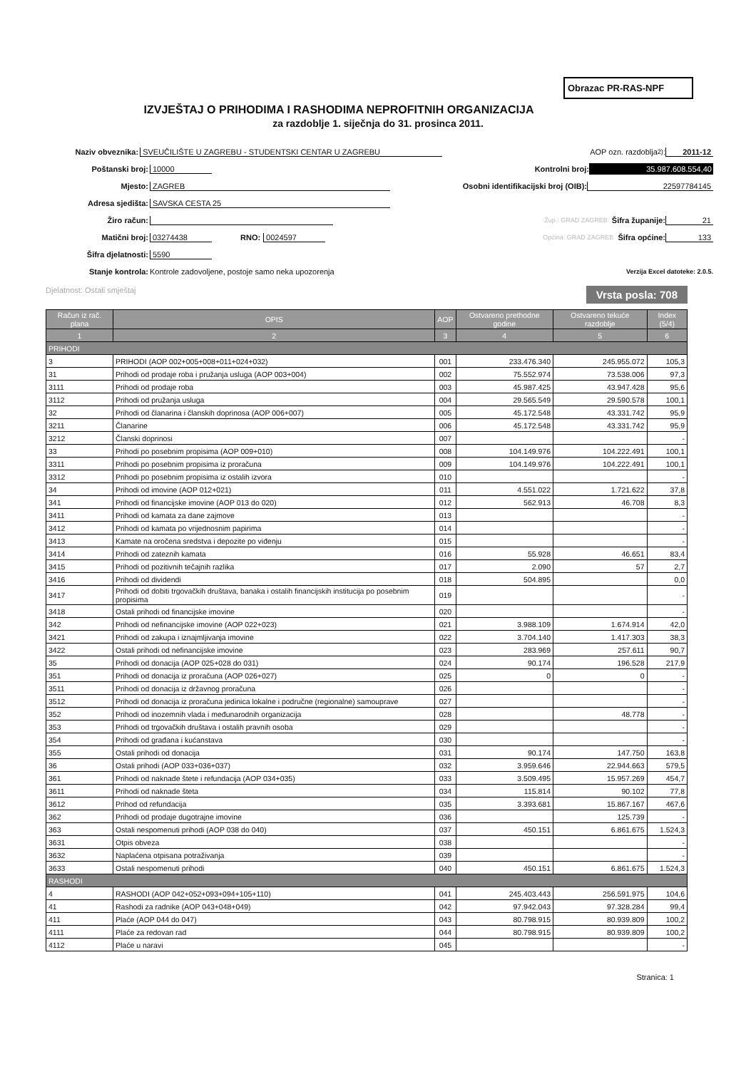Obrazac PR-RAS-NPF
IZVJEŠTAJ O PRIHODIMA I RASHODIMA NEPROFITNIH ORGANIZACIJA
za razdoblje 1. siječnja do 31. prosinca 2011.
Naziv obveznika: SVEUČILIŠTE U ZAGREBU - STUDENTSKI CENTAR U ZAGREBU
Poštanski broj: 10000
Mjesto: ZAGREB
Adresa sjedišta: SAVSKA CESTA 25
Žiro račun:
Matični broj: 03274438 RNO: 0024597
Šifra djelatnosti: 5590
Stanje kontrola: Kontrole zadovoljene, postoje samo neka upozorenja
AOP ozn. razdoblja<sup>2)</sup>: 2011-12
Kontrolni broj: 35.987.608.554,40
Osobni identifikacijski broj (OIB): 22597784145
Žup.: GRAD ZAGREB Šifra županije: 21
Općina: GRAD ZAGREB Šifra općine: 133
Verzija Excel datoteke: 2.0.5.
Djelatnost: Ostali smještaj Vrsta posla: 708
| Račun iz rač. plana | OPIS | AOP | Ostvareno prethodne godine | Ostvareno tekuće razdoblje | Index (5/4) |
| --- | --- | --- | --- | --- | --- |
| 1 | 2 | 3 | 4 | 5 | 6 |
| PRIHODI | | | | | |
| 3 | PRIHODI (AOP 002+005+008+011+024+032) | 001 | 233.476.340 | 245.955.072 | 105,3 |
| 31 | Prihodi od prodaje roba i pružanja usluga (AOP 003+004) | 002 | 75.552.974 | 73.538.006 | 97,3 |
| 3111 | Prihodi od prodaje roba | 003 | 45.987.425 | 43.947.428 | 95,6 |
| 3112 | Prihodi od pružanja usluga | 004 | 29.565.549 | 29.590.578 | 100,1 |
| 32 | Prihodi od članarina i članskih doprinosa (AOP 006+007) | 005 | 45.172.548 | 43.331.742 | 95,9 |
| 3211 | Članarine | 006 | 45.172.548 | 43.331.742 | 95,9 |
| 3212 | Članski doprinosi | 007 | | | - |
| 33 | Prihodi po posebnim propisima (AOP 009+010) | 008 | 104.149.976 | 104.222.491 | 100,1 |
| 3311 | Prihodi po posebnim propisima iz proračuna | 009 | 104.149.976 | 104.222.491 | 100,1 |
| 3312 | Prihodi po posebnim propisima iz ostalih izvora | 010 | | | - |
| 34 | Prihodi od imovine (AOP 012+021) | 011 | 4.551.022 | 1.721.622 | 37,8 |
| 341 | Prihodi od financijske imovine (AOP 013 do 020) | 012 | 562.913 | 46.708 | 8,3 |
| 3411 | Prihodi od kamata za dane zajmove | 013 | | | - |
| 3412 | Prihodi od kamata po vrijednosnim papirima | 014 | | | - |
| 3413 | Kamate na oročena sredstva i depozite po viđenju | 015 | | | - |
| 3414 | Prihodi od zateznih kamata | 016 | 55.928 | 46.651 | 83,4 |
| 3415 | Prihodi od pozitivnih tečajnih razlika | 017 | 2.090 | 57 | 2,7 |
| 3416 | Prihodi od dividendi | 018 | 504.895 | | 0,0 |
| 3417 | Prihodi od dobiti trgovačkih društava, banaka i ostalih financijskih institucija po posebnim propisima | 019 | | | - |
| 3418 | Ostali prihodi od financijske imovine | 020 | | | - |
| 342 | Prihodi od nefinancijske imovine (AOP 022+023) | 021 | 3.988.109 | 1.674.914 | 42,0 |
| 3421 | Prihodi od zakupa i iznajmljivanja imovine | 022 | 3.704.140 | 1.417.303 | 38,3 |
| 3422 | Ostali prihodi od nefinancijske imovine | 023 | 283.969 | 257.611 | 90,7 |
| 35 | Prihodi od donacija (AOP 025+028 do 031) | 024 | 90.174 | 196.528 | 217,9 |
| 351 | Prihodi od donacija iz proračuna (AOP 026+027) | 025 | 0 | 0 | - |
| 3511 | Prihodi od donacija iz državnog proračuna | 026 | | | - |
| 3512 | Prihodi od donacija iz proračuna jedinica lokalne i područne (regionalne) samouprave | 027 | | | - |
| 352 | Prihodi od inozemnih vlada i međunarodnih organizacija | 028 | | 48.778 | - |
| 353 | Prihodi od trgovačkih društava i ostalih pravnih osoba | 029 | | | - |
| 354 | Prihodi od građana i kućanstava | 030 | | | - |
| 355 | Ostali prihodi od donacija | 031 | 90.174 | 147.750 | 163,8 |
| 36 | Ostali prihodi (AOP 033+036+037) | 032 | 3.959.646 | 22.944.663 | 579,5 |
| 361 | Prihodi od naknade štete i refundacija (AOP 034+035) | 033 | 3.509.495 | 15.957.269 | 454,7 |
| 3611 | Prihodi od naknade šteta | 034 | 115.814 | 90.102 | 77,8 |
| 3612 | Prihod od refundacija | 035 | 3.393.681 | 15.867.167 | 467,6 |
| 362 | Prihodi od prodaje dugotrajne imovine | 036 | | 125.739 | - |
| 363 | Ostali nespomenuti prihodi (AOP 038 do 040) | 037 | 450.151 | 6.861.675 | 1.524,3 |
| 3631 | Otpis obveza | 038 | | | - |
| 3632 | Naplaćena otpisana potraživanja | 039 | | | - |
| 3633 | Ostali nespomenuti prihodi | 040 | 450.151 | 6.861.675 | 1.524,3 |
| RASHODI | | | | | |
| 4 | RASHODI (AOP 042+052+093+094+105+110) | 041 | 245.403.443 | 256.591.975 | 104,6 |
| 41 | Rashodi za radnike (AOP 043+048+049) | 042 | 97.942.043 | 97.328.284 | 99,4 |
| 411 | Plaće (AOP 044 do 047) | 043 | 80.798.915 | 80.939.809 | 100,2 |
| 4111 | Plaće za redovan rad | 044 | 80.798.915 | 80.939.809 | 100,2 |
| 4112 | Plaće u naravi | 045 | | | - |
Stranica: 1